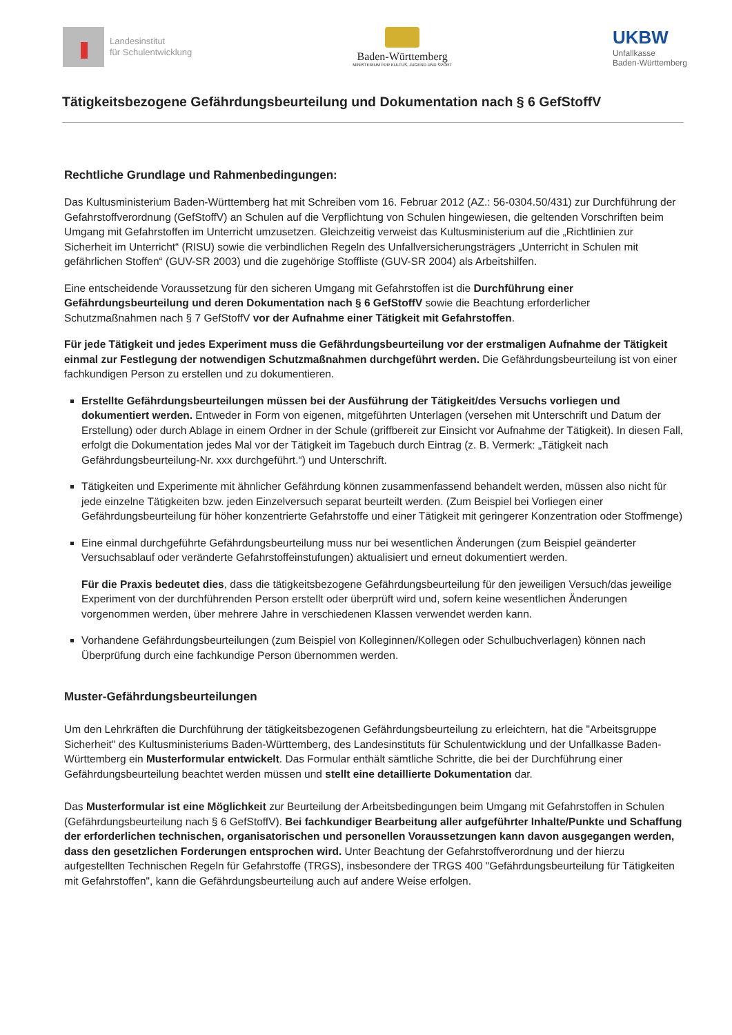Landesinstitut
für Schulentwicklung
Baden-Württemberg
MINISTERIUM FÜR KULTUS, JUGEND UND SPORT
UKBW
Unfallkasse
Baden-Württemberg
Tätigkeitsbezogene Gefährdungsbeurteilung und Dokumentation nach § 6 GefStoffV
Rechtliche Grundlage und Rahmenbedingungen:
Das Kultusministerium Baden-Württemberg hat mit Schreiben vom 16. Februar 2012 (AZ.: 56-0304.50/431) zur Durchführung der Gefahrstoffverordnung (GefStoffV) an Schulen auf die Verpflichtung von Schulen hingewiesen, die geltenden Vorschriften beim Umgang mit Gefahrstoffen im Unterricht umzusetzen. Gleichzeitig verweist das Kultusministerium auf die „Richtlinien zur Sicherheit im Unterricht“ (RISU) sowie die verbindlichen Regeln des Unfallversicherungsträgers „Unterricht in Schulen mit gefährlichen Stoffen“ (GUV-SR 2003) und die zugehörige Stoffliste (GUV-SR 2004) als Arbeitshilfen.
Eine entscheidende Voraussetzung für den sicheren Umgang mit Gefahrstoffen ist die Durchführung einer Gefährdungsbeurteilung und deren Dokumentation nach § 6 GefStoffV sowie die Beachtung erforderlicher Schutzmaßnahmen nach § 7 GefStoffV vor der Aufnahme einer Tätigkeit mit Gefahrstoffen.
Für jede Tätigkeit und jedes Experiment muss die Gefährdungsbeurteilung vor der erstmaligen Aufnahme der Tätigkeit einmal zur Festlegung der notwendigen Schutzmaßnahmen durchgeführt werden. Die Gefährdungsbeurteilung ist von einer fachkundigen Person zu erstellen und zu dokumentieren.
Erstellte Gefährdungsbeurteilungen müssen bei der Ausführung der Tätigkeit/des Versuchs vorliegen und dokumentiert werden. Entweder in Form von eigenen, mitgeführten Unterlagen (versehen mit Unterschrift und Datum der Erstellung) oder durch Ablage in einem Ordner in der Schule (griffbereit zur Einsicht vor Aufnahme der Tätigkeit). In diesen Fall, erfolgt die Dokumentation jedes Mal vor der Tätigkeit im Tagebuch durch Eintrag (z. B. Vermerk: „Tätigkeit nach Gefährdungsbeurteilung-Nr. xxx durchgeführt.“) und Unterschrift.
Tätigkeiten und Experimente mit ähnlicher Gefährdung können zusammenfassend behandelt werden, müssen also nicht für jede einzelne Tätigkeiten bzw. jeden Einzelversuch separat beurteilt werden. (Zum Beispiel bei Vorliegen einer Gefährdungsbeurteilung für höher konzentrierte Gefahrstoffe und einer Tätigkeit mit geringerer Konzentration oder Stoffmenge)
Eine einmal durchgeführte Gefährdungsbeurteilung muss nur bei wesentlichen Änderungen (zum Beispiel geänderter Versuchsablauf oder veränderte Gefahrstoffeinstufungen) aktualisiert und erneut dokumentiert werden.
Für die Praxis bedeutet dies, dass die tätigkeitsbezogene Gefährdungsbeurteilung für den jeweiligen Versuch/das jeweilige Experiment von der durchführenden Person erstellt oder überprüft wird und, sofern keine wesentlichen Änderungen vorgenommen werden, über mehrere Jahre in verschiedenen Klassen verwendet werden kann.
Vorhandene Gefährdungsbeurteilungen (zum Beispiel von Kolleginnen/Kollegen oder Schulbuchverlagen) können nach Überprüfung durch eine fachkundige Person übernommen werden.
Muster-Gefährdungsbeurteilungen
Um den Lehrkräften die Durchführung der tätigkeitsbezogenen Gefährdungsbeurteilung zu erleichtern, hat die "Arbeitsgruppe Sicherheit" des Kultusministeriums Baden-Württemberg, des Landesinstituts für Schulentwicklung und der Unfallkasse Baden-Württemberg ein Musterformular entwickelt. Das Formular enthält sämtliche Schritte, die bei der Durchführung einer Gefährdungsbeurteilung beachtet werden müssen und stellt eine detaillierte Dokumentation dar.
Das Musterformular ist eine Möglichkeit zur Beurteilung der Arbeitsbedingungen beim Umgang mit Gefahrstoffen in Schulen (Gefährdungsbeurteilung nach § 6 GefStoffV). Bei fachkundiger Bearbeitung aller aufgeführter Inhalte/Punkte und Schaffung der erforderlichen technischen, organisatorischen und personellen Voraussetzungen kann davon ausgegangen werden, dass den gesetzlichen Forderungen entsprochen wird. Unter Beachtung der Gefahrstoffverordnung und der hierzu aufgestellten Technischen Regeln für Gefahrstoffe (TRGS), insbesondere der TRGS 400 "Gefährdungsbeurteilung für Tätigkeiten mit Gefahrstoffen", kann die Gefährdungsbeurteilung auch auf andere Weise erfolgen.